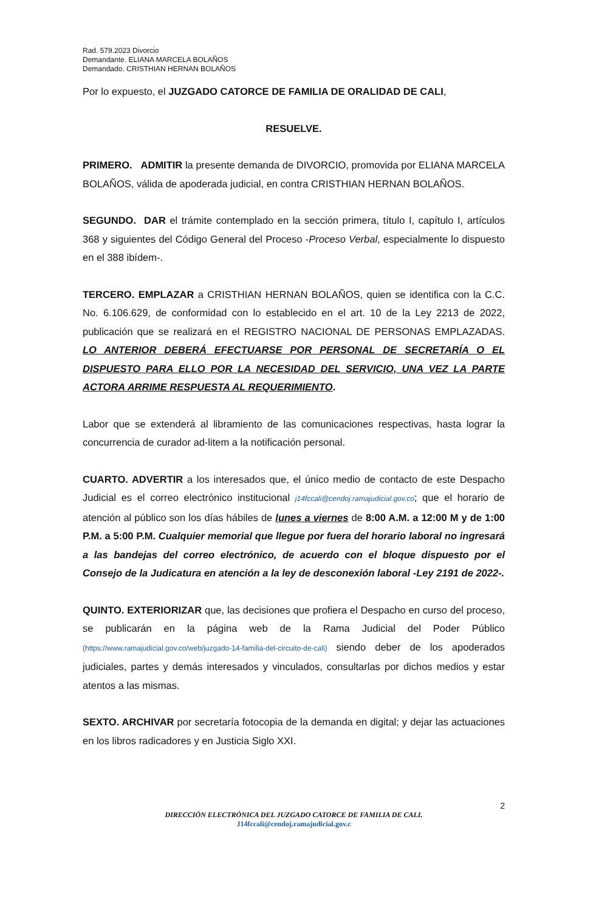Rad. 579.2023 Divorcio
Demandante. ELIANA MARCELA BOLAÑOS
Demandado. CRISTHIAN HERNAN BOLAÑOS
Por lo expuesto, el JUZGADO CATORCE DE FAMILIA DE ORALIDAD DE CALI,
RESUELVE.
PRIMERO. ADMITIR la presente demanda de DIVORCIO, promovida por ELIANA MARCELA BOLAÑOS, válida de apoderada judicial, en contra CRISTHIAN HERNAN BOLAÑOS.
SEGUNDO. DAR el trámite contemplado en la sección primera, título I, capítulo I, artículos 368 y siguientes del Código General del Proceso -Proceso Verbal, especialmente lo dispuesto en el 388 ibídem-.
TERCERO. EMPLAZAR a CRISTHIAN HERNAN BOLAÑOS, quien se identifica con la C.C. No. 6.106.629, de conformidad con lo establecido en el art. 10 de la Ley 2213 de 2022, publicación que se realizará en el REGISTRO NACIONAL DE PERSONAS EMPLAZADAS. LO ANTERIOR DEBERÁ EFECTUARSE POR PERSONAL DE SECRETARÍA O EL DISPUESTO PARA ELLO POR LA NECESIDAD DEL SERVICIO, UNA VEZ LA PARTE ACTORA ARRIME RESPUESTA AL REQUERIMIENTO.
Labor que se extenderá al libramiento de las comunicaciones respectivas, hasta lograr la concurrencia de curador ad-litem a la notificación personal.
CUARTO. ADVERTIR a los interesados que, el único medio de contacto de este Despacho Judicial es el correo electrónico institucional j14fccali@cendoj.ramajudicial.gov.co; que el horario de atención al público son los días hábiles de lunes a viernes de 8:00 A.M. a 12:00 M y de 1:00 P.M. a 5:00 P.M. Cualquier memorial que llegue por fuera del horario laboral no ingresará a las bandejas del correo electrónico, de acuerdo con el bloque dispuesto por el Consejo de la Judicatura en atención a la ley de desconexión laboral -Ley 2191 de 2022-.
QUINTO. EXTERIORIZAR que, las decisiones que profiera el Despacho en curso del proceso, se publicarán en la página web de la Rama Judicial del Poder Público (https://www.ramajudicial.gov.co/web/juzgado-14-familia-del-circuito-de-cali) siendo deber de los apoderados judiciales, partes y demás interesados y vinculados, consultarlas por dichos medios y estar atentos a las mismas.
SEXTO. ARCHIVAR por secretaría fotocopia de la demanda en digital; y dejar las actuaciones en los libros radicadores y en Justicia Siglo XXI.
2
DIRECCIÓN ELECTRÓNICA DEL JUZGADO CATORCE DE FAMILIA DE CALI.
J14fccali@cendoj.ramajudicial.gov.c